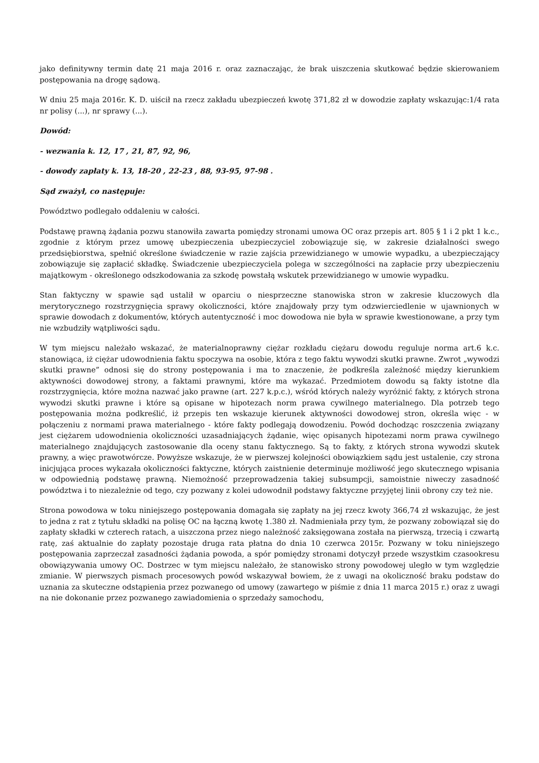jako definitywny termin datę 21 maja 2016 r. oraz zaznaczając, że brak uiszczenia skutkować będzie skierowaniem postępowania na drogę sądową.
W dniu 25 maja 2016r. K. D. uiścił na rzecz zakładu ubezpieczeń kwotę 371,82 zł w dowodzie zapłaty wskazując:1/4 rata nr polisy (...), nr sprawy (...).
Dowód:
- wezwania k. 12, 17 , 21, 87, 92, 96,
- dowody zapłaty k. 13, 18-20 , 22-23 , 88, 93-95, 97-98 .
Sąd zważył, co następuje:
Powództwo podlegało oddaleniu w całości.
Podstawę prawną żądania pozwu stanowiła zawarta pomiędzy stronami umowa OC oraz przepis art. 805 § 1 i 2 pkt 1 k.c., zgodnie z którym przez umowę ubezpieczenia ubezpieczyciel zobowiązuje się, w zakresie działalności swego przedsiębiorstwa, spełnić określone świadczenie w razie zajścia przewidzianego w umowie wypadku, a ubezpieczający zobowiązuje się zapłacić składkę. Świadczenie ubezpieczyciela polega w szczególności na zapłacie przy ubezpieczeniu majątkowym - określonego odszkodowania za szkodę powstałą wskutek przewidzianego w umowie wypadku.
Stan faktyczny w spawie sąd ustalił w oparciu o niesprzeczne stanowiska stron w zakresie kluczowych dla merytorycznego rozstrzygnięcia sprawy okoliczności, które znajdowały przy tym odzwierciedlenie w ujawnionych w sprawie dowodach z dokumentów, których autentyczność i moc dowodowa nie była w sprawie kwestionowane, a przy tym nie wzbudziły wątpliwości sądu.
W tym miejscu należało wskazać, że materialnoprawny ciężar rozkładu ciężaru dowodu reguluje norma art.6 k.c. stanowiąca, iż ciężar udowodnienia faktu spoczywa na osobie, która z tego faktu wywodzi skutki prawne. Zwrot „wywodzi skutki prawne” odnosi się do strony postępowania i ma to znaczenie, że podkreśla zależność między kierunkiem aktywności dowodowej strony, a faktami prawnymi, które ma wykazać. Przedmiotem dowodu są fakty istotne dla rozstrzygnięcia, które można nazwać jako prawne (art. 227 k.p.c.), wśród których należy wyróżnić fakty, z których strona wywodzi skutki prawne i które są opisane w hipotezach norm prawa cywilnego materialnego. Dla potrzeb tego postępowania można podkreślić, iż przepis ten wskazuje kierunek aktywności dowodowej stron, określa więc - w połączeniu z normami prawa materialnego - które fakty podlegają dowodzeniu. Powód dochodząc roszczenia związany jest ciężarem udowodnienia okoliczności uzasadniających żądanie, więc opisanych hipotezami norm prawa cywilnego materialnego znajdujących zastosowanie dla oceny stanu faktycznego. Są to fakty, z których strona wywodzi skutek prawny, a więc prawotwórcze. Powyższe wskazuje, że w pierwszej kolejności obowiązkiem sądu jest ustalenie, czy strona inicjująca proces wykazała okoliczności faktyczne, których zaistnienie determinuje możliwość jego skutecznego wpisania w odpowiednią podstawę prawną. Niemożność przeprowadzenia takiej subsumpcji, samoistnie niweczy zasadność powództwa i to niezależnie od tego, czy pozwany z kolei udowodnił podstawy faktyczne przyjętej linii obrony czy też nie.
Strona powodowa w toku niniejszego postępowania domagała się zapłaty na jej rzecz kwoty 366,74 zł wskazując, że jest to jedna z rat z tytułu składki na polisę OC na łączną kwotę 1.380 zł. Nadmieniała przy tym, że pozwany zobowiązał się do zapłaty składki w czterech ratach, a uiszczona przez niego należność zaksięgowana została na pierwszą, trzecią i czwartą ratę, zaś aktualnie do zapłaty pozostaje druga rata płatna do dnia 10 czerwca 2015r. Pozwany w toku niniejszego postępowania zaprzeczał zasadności żądania powoda, a spór pomiędzy stronami dotyczył przede wszystkim czasookresu obowiązywania umowy OC. Dostrzec w tym miejscu należało, że stanowisko strony powodowej uległo w tym względzie zmianie. W pierwszych pismach procesowych powód wskazywał bowiem, że z uwagi na okoliczność braku podstaw do uznania za skuteczne odstąpienia przez pozwanego od umowy (zawartego w piśmie z dnia 11 marca 2015 r.) oraz z uwagi na nie dokonanie przez pozwanego zawiadomienia o sprzedaży samochodu,